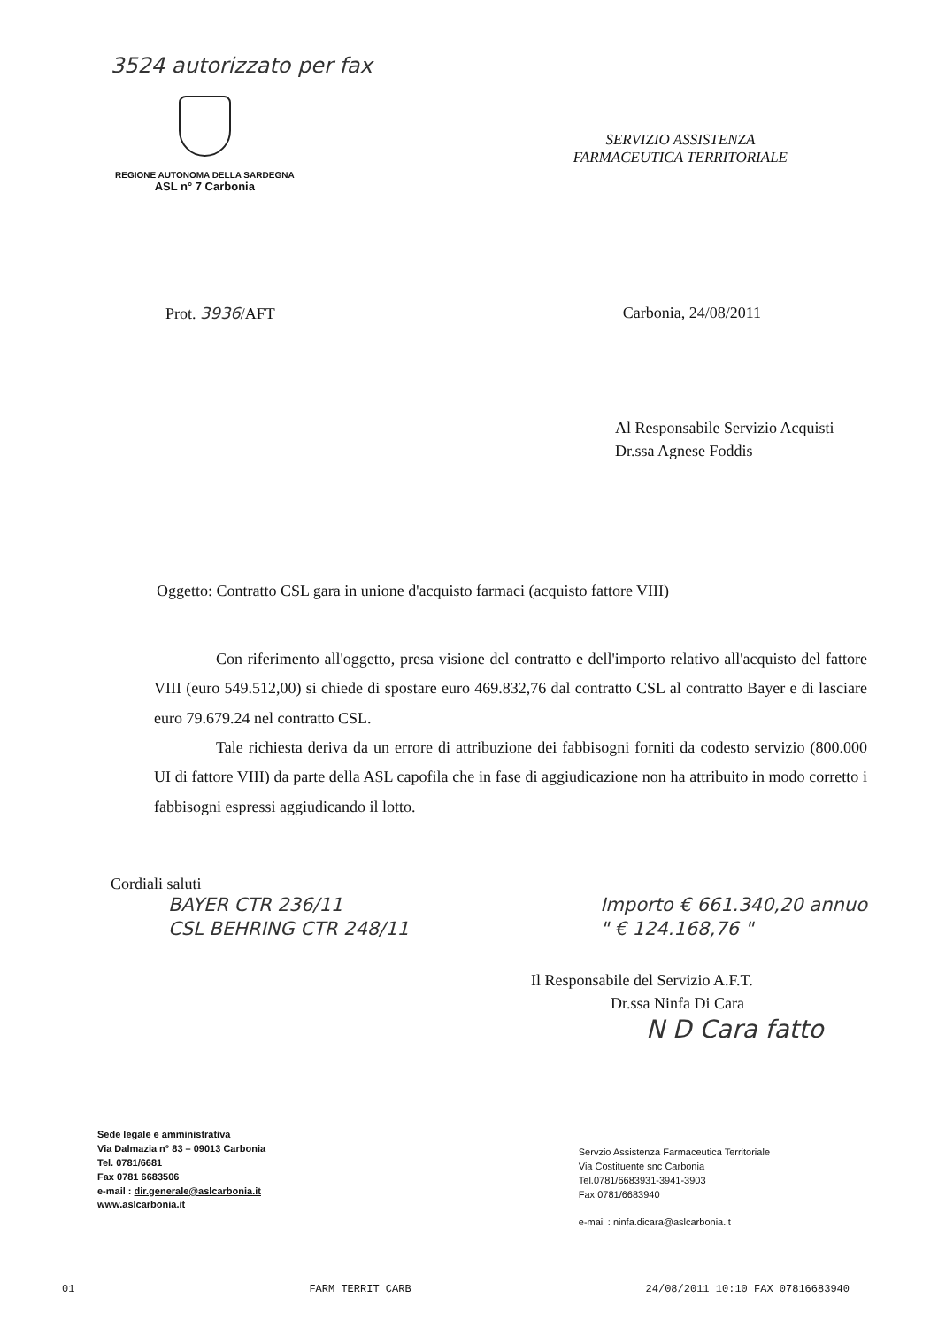3524 autorizzato per fax
REGIONE AUTONOMA DELLA SARDEGNA
ASL n° 7 Carbonia
SERVIZIO ASSISTENZA
FARMACEUTICA TERRITORIALE
Prot. 3936/AFT Carbonia, 24/08/2011
Al Responsabile Servizio Acquisti
Dr.ssa Agnese Foddis
Oggetto: Contratto CSL gara in unione d'acquisto farmaci (acquisto fattore VIII)
Con riferimento all'oggetto, presa visione del contratto e dell'importo relativo all'acquisto del fattore VIII (euro 549.512,00) si chiede di spostare euro 469.832,76 dal contratto CSL al contratto Bayer e di lasciare euro 79.679.24 nel contratto CSL.
Tale richiesta deriva da un errore di attribuzione dei fabbisogni forniti da codesto servizio (800.000 UI di fattore VIII) da parte della ASL capofila che in fase di aggiudicazione non ha attribuito in modo corretto i fabbisogni espressi aggiudicando il lotto.
Cordiali saluti
BAYER CTR 236/11
CSL BEHRING CTR 248/11
Importo € 661.340,20 annuo
" € 124.168,76 "
Il Responsabile del Servizio A.F.T.
Dr.ssa Ninfa Di Cara
N D Cara fatto
Sede legale e amministrativa
Via Dalmazia n° 83 – 09013 Carbonia
Tel. 0781/6681
Fax 0781 6683506
e-mail : dir.generale@aslcarbonia.it
www.aslcarbonia.it
Servzio Assistenza Farmaceutica Territoriale
Via Costituente snc Carbonia
Tel.0781/6683931-3941-3903
Fax 0781/6683940
e-mail : ninfa.dicara@aslcarbonia.it
01 FARM TERRIT CARB 24/08/2011 10:10 FAX 07816683940